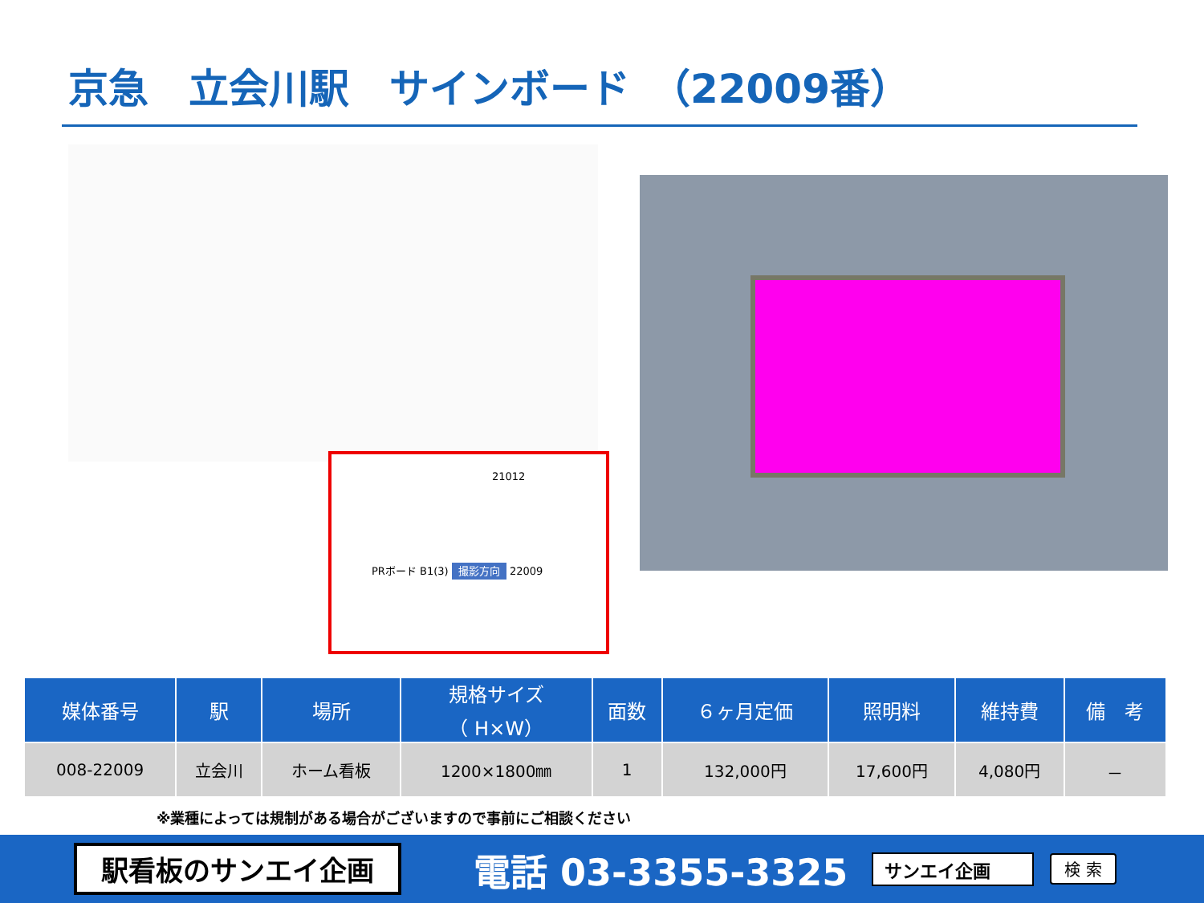京急　立会川駅　サインボード　（22009番）
21012
PRボード B1(3) 撮影方向 22009
| 媒体番号 | 駅 | 場所 | 規格サイズ （ H×W） | 面数 | ６ヶ月定価 | 照明料 | 維持費 | 備 考 |
| --- | --- | --- | --- | --- | --- | --- | --- | --- |
| 008-22009 | 立会川 | ホーム看板 | 1200×1800㎜ | 1 | 132,000円 | 17,600円 | 4,080円 | － |
※業種によっては規制がある場合がございますので事前にご相談ください
駅看板のサンエイ企画
電話 03-3355-3325
サンエイ企画 検 索